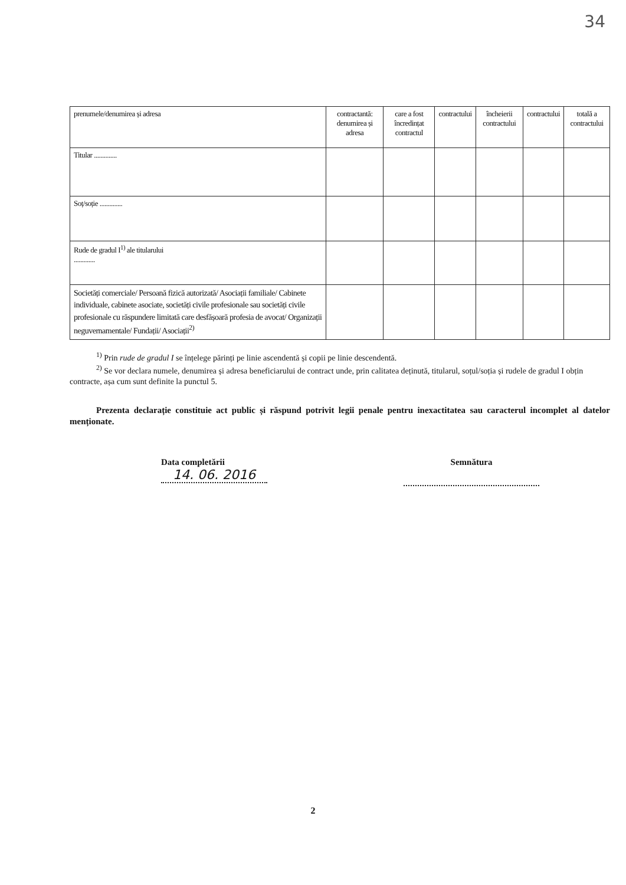34
| prenumele/denumirea și adresa | contractantă: denumirea și adresa | care a fost încredințat contractul | contractului | încheierii contractului | contractului | totală a contractului |
| Titular .............. | | | | | | |
| Soț/soție .............. | | | | | | |
| Rude de gradul I<sup>1)</sup> ale titularului ............. | | | | | | |
| Societăți comerciale/ Persoană fizică autorizată/ Asociații familiale/ Cabinete individuale, cabinete asociate, societăți civile profesionale sau societăți civile profesionale cu răspundere limitată care desfășoară profesia de avocat/ Organizații neguvernamentale/ Fundații/ Asociații<sup>2)</sup> | | | | | | |
<sup>1)</sup> Prin rude de gradul I se înțelege părinți pe linie ascendentă și copii pe linie descendentă.
<sup>2)</sup> Se vor declara numele, denumirea și adresa beneficiarului de contract unde, prin calitatea deținută, titularul, soțul/soția și rudele de gradul I obțin contracte, așa cum sunt definite la punctul 5.
Prezenta declarație constituie act public și răspund potrivit legii penale pentru inexactitatea sau caracterul incomplet al datelor menționate.
Data completării
14. 06. 2016
Semnătura
2